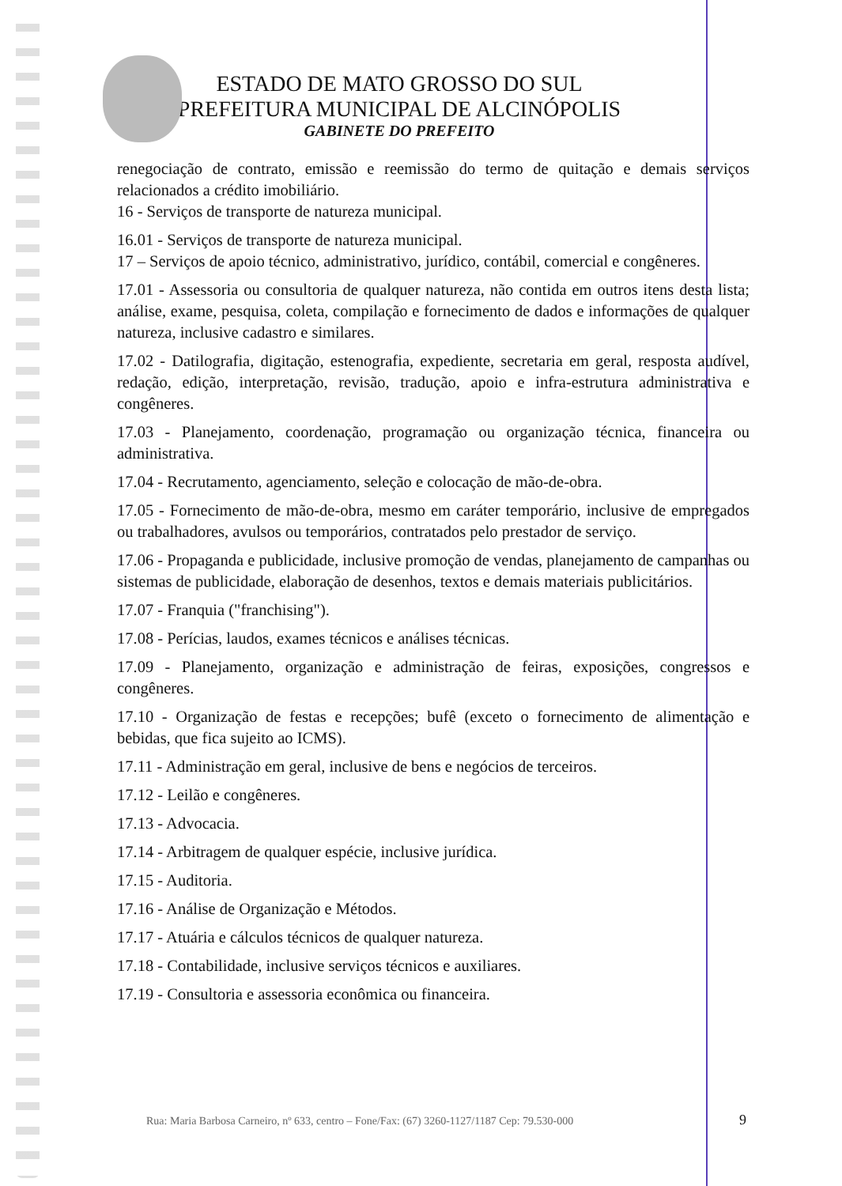ESTADO DE MATO GROSSO DO SUL
PREFEITURA MUNICIPAL DE ALCINÓPOLIS
GABINETE DO PREFEITO
renegociação de contrato, emissão e reemissão do termo de quitação e demais serviços relacionados a crédito imobiliário.
16 - Serviços de transporte de natureza municipal.
16.01 - Serviços de transporte de natureza municipal.
17 – Serviços de apoio técnico, administrativo, jurídico, contábil, comercial e congêneres.
17.01 - Assessoria ou consultoria de qualquer natureza, não contida em outros itens desta lista; análise, exame, pesquisa, coleta, compilação e fornecimento de dados e informações de qualquer natureza, inclusive cadastro e similares.
17.02 - Datilografia, digitação, estenografia, expediente, secretaria em geral, resposta audível, redação, edição, interpretação, revisão, tradução, apoio e infra-estrutura administrativa e congêneres.
17.03 - Planejamento, coordenação, programação ou organização técnica, financeira ou administrativa.
17.04 - Recrutamento, agenciamento, seleção e colocação de mão-de-obra.
17.05 - Fornecimento de mão-de-obra, mesmo em caráter temporário, inclusive de empregados ou trabalhadores, avulsos ou temporários, contratados pelo prestador de serviço.
17.06 - Propaganda e publicidade, inclusive promoção de vendas, planejamento de campanhas ou sistemas de publicidade, elaboração de desenhos, textos e demais materiais publicitários.
17.07 - Franquia ("franchising").
17.08 - Perícias, laudos, exames técnicos e análises técnicas.
17.09 - Planejamento, organização e administração de feiras, exposições, congressos e congêneres.
17.10 - Organização de festas e recepções; bufê (exceto o fornecimento de alimentação e bebidas, que fica sujeito ao ICMS).
17.11 - Administração em geral, inclusive de bens e negócios de terceiros.
17.12 - Leilão e congêneres.
17.13 - Advocacia.
17.14 - Arbitragem de qualquer espécie, inclusive jurídica.
17.15 - Auditoria.
17.16 - Análise de Organização e Métodos.
17.17 - Atuária e cálculos técnicos de qualquer natureza.
17.18 - Contabilidade, inclusive serviços técnicos e auxiliares.
17.19 - Consultoria e assessoria econômica ou financeira.
Rua: Maria Barbosa Carneiro, nº 633, centro – Fone/Fax: (67) 3260-1127/1187 Cep: 79.530-000
9